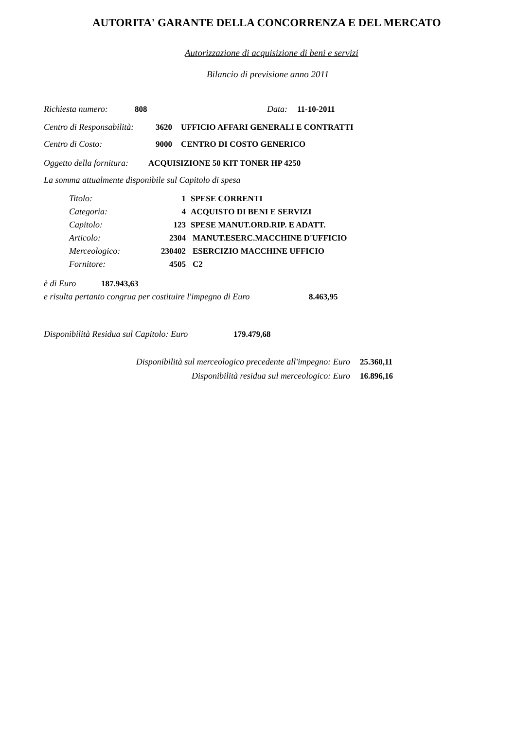AUTORITA' GARANTE DELLA CONCORRENZA E DEL MERCATO
Autorizzazione di acquisizione di beni e servizi
Bilancio di previsione anno 2011
Richiesta numero: 808 Data: 11-10-2011
Centro di Responsabilità: 3620 UFFICIO AFFARI GENERALI E CONTRATTI
Centro di Costo: 9000 CENTRO DI COSTO GENERICO
Oggetto della fornitura: ACQUISIZIONE 50 KIT TONER HP 4250
La somma attualmente disponibile sul Capitolo di spesa
Titolo: 1 SPESE CORRENTI
Categoria: 4 ACQUISTO DI BENI E SERVIZI
Capitolo: 123 SPESE MANUT.ORD.RIP. E ADATT.
Articolo: 2304 MANUT.ESERC.MACCHINE D'UFFICIO
Merceologico: 230402 ESERCIZIO MACCHINE UFFICIO
Fornitore: 4505 C2
è di Euro 187.943,63
e risulta pertanto congrua per costituire l'impegno di Euro 8.463,95
Disponibilità Residua sul Capitolo: Euro 179.479,68
Disponibilità sul merceologico precedente all'impegno: Euro 25.360,11
Disponibilità residua sul merceologico: Euro 16.896,16